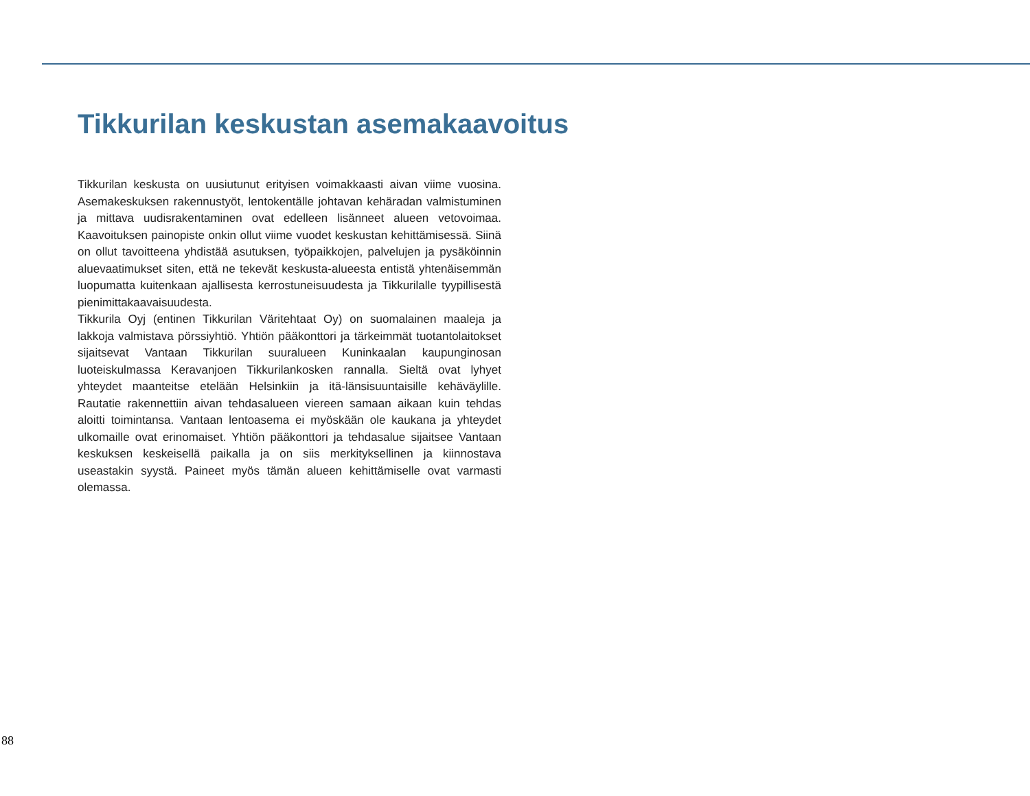Tikkurilan keskustan asemakaavoitus
Tikkurilan keskusta on uusiutunut erityisen voimakkaasti aivan viime vuosina. Asemakeskuksen rakennustyöt, lentokentälle johtavan kehäradan valmistuminen ja mittava uudisrakentaminen ovat edelleen lisänneet alueen vetovoimaa. Kaavoituksen painopiste onkin ollut viime vuodet keskustan kehittämisessä. Siinä on ollut tavoitteena yhdistää asutuksen, työpaikkojen, palvelujen ja pysäköinnin aluevaatimukset siten, että ne tekevät keskusta-alueesta entistä yhtenäisemmän luopumatta kuitenkaan ajallisesta kerrostuneisuudesta ja Tikkurilalle tyypillisestä pienimittakaavaisuudesta.
Tikkurila Oyj (entinen Tikkurilan Väritehtaat Oy) on suomalainen maaleja ja lakkoja valmistava pörssiyhtiö. Yhtiön pääkonttori ja tärkeimmät tuotantolaitokset sijaitsevat Vantaan Tikkurilan suuralueen Kuninkaalan kaupunginosan luoteiskulmassa Keravanjoen Tikkurilankosken rannalla. Sieltä ovat lyhyet yhteydet maanteitse etelään Helsinkiin ja itä-länsisuuntaisille kehäväylille. Rautatie rakennettiin aivan tehdasalueen viereen samaan aikaan kuin tehdas aloitti toimintansa. Vantaan lentoasema ei myöskään ole kaukana ja yhteydet ulkomaille ovat erinomaiset. Yhtiön pääkonttori ja tehdasalue sijaitsee Vantaan keskuksen keskeisellä paikalla ja on siis merkityksellinen ja kiinnostava useastakin syystä. Paineet myös tämän alueen kehittämiselle ovat varmasti olemassa.
88